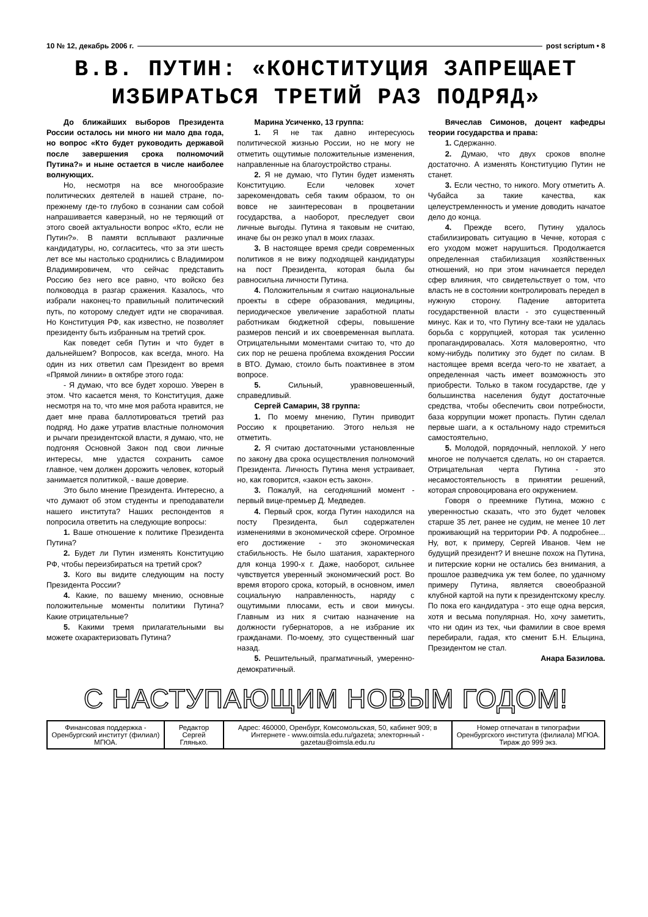10 № 12, декабрь 2006 г. post scriptum • 8
В.В. ПУТИН: «КОНСТИТУЦИЯ ЗАПРЕЩАЕТ ИЗБИРАТЬСЯ ТРЕТИЙ РАЗ ПОДРЯД»
До ближайших выборов Президента России осталось ни много ни мало два года, но вопрос «Кто будет руководить державой после завершения срока полномочий Путина?» и ныне остается в числе наиболее волнующих.
Но, несмотря на все многообразие политических деятелей в нашей стране, по-прежнему где-то глубоко в сознании сам собой напрашивается каверзный, но не теряющий от этого своей актуальности вопрос «Кто, если не Путин?». В памяти всплывают различные кандидатуры, но, согласитесь, что за эти шесть лет все мы настолько сроднились с Владимиром Владимировичем, что сейчас представить Россию без него все равно, что войско без полководца в разгар сражения. Казалось, что избрали наконец-то правильный политический путь, по которому следует идти не сворачивая. Но Конституция РФ, как известно, не позволяет президенту быть избранным на третий срок.
Как поведет себя Путин и что будет в дальнейшем? Вопросов, как всегда, много. На один из них ответил сам Президент во время «Прямой линии» в октябре этого года:
- Я думаю, что все будет хорошо. Уверен в этом. Что касается меня, то Конституция, даже несмотря на то, что мне моя работа нравится, не дает мне права баллотироваться третий раз подряд. Но даже утратив властные полномочия и рычаги президентской власти, я думаю, что, не подгоняя Основной Закон под свои личные интересы, мне удастся сохранить самое главное, чем должен дорожить человек, который занимается политикой, - ваше доверие.
Это было мнение Президента. Интересно, а что думают об этом студенты и преподаватели нашего института? Наших респондентов я попросила ответить на следующие вопросы:
1. Ваше отношение к политике Президента Путина?
2. Будет ли Путин изменять Конституцию РФ, чтобы переизбираться на третий срок?
3. Кого вы видите следующим на посту Президента России?
4. Какие, по вашему мнению, основные положительные моменты политики Путина? Какие отрицательные?
5. Какими тремя прилагательными вы можете охарактеризовать Путина?
Марина Усиченко, 13 группа:
1. Я не так давно интересуюсь политической жизнью России, но не могу не отметить ощутимые положительные изменения, направленные на благоустройство страны.
2. Я не думаю, что Путин будет изменять Конституцию. Если человек хочет зарекомендовать себя таким образом, то он вовсе не заинтересован в процветании государства, а наоборот, преследует свои личные выгоды. Путина я таковым не считаю, иначе бы он резко упал в моих глазах.
3. В настоящее время среди современных политиков я не вижу подходящей кандидатуры на пост Президента, которая была бы равносильна личности Путина.
4. Положительным я считаю национальные проекты в сфере образования, медицины, периодическое увеличение заработной платы работникам бюджетной сферы, повышение размеров пенсий и их своевременная выплата. Отрицательными моментами считаю то, что до сих пор не решена проблема вхождения России в ВТО. Думаю, стоило быть поактивнее в этом вопросе.
5. Сильный, уравновешенный, справедливый.
Сергей Самарин, 38 группа:
1. По моему мнению, Путин приводит Россию к процветанию. Этого нельзя не отметить.
2. Я считаю достаточными установленные по закону два срока осуществления полномочий Президента. Личность Путина меня устраивает, но, как говорится, «закон есть закон».
3. Пожалуй, на сегодняшний момент - первый вице-премьер Д. Медведев.
4. Первый срок, когда Путин находился на посту Президента, был содержателен изменениями в экономической сфере. Огромное его достижение - это экономическая стабильность. Не было шатания, характерного для конца 1990-х г. Даже, наоборот, сильнее чувствуется уверенный экономический рост. Во время второго срока, который, в основном, имел социальную направленность, наряду с ощутимыми плюсами, есть и свои минусы. Главным из них я считаю назначение на должности губернаторов, а не избрание их гражданами. По-моему, это существенный шаг назад.
5. Решительный, прагматичный, умеренно-демократичный.
Вячеслав Симонов, доцент кафедры теории государства и права:
1. Сдержанно.
2. Думаю, что двух сроков вполне достаточно. А изменять Конституцию Путин не станет.
3. Если честно, то никого. Могу отметить А. Чубайса за такие качества, как целеустремленность и умение доводить начатое дело до конца.
4. Прежде всего, Путину удалось стабилизировать ситуацию в Чечне, которая с его уходом может нарушиться. Продолжается определенная стабилизация хозяйственных отношений, но при этом начинается передел сфер влияния, что свидетельствует о том, что власть не в состоянии контролировать передел в нужную сторону. Падение авторитета государственной власти - это существенный минус. Как и то, что Путину все-таки не удалась борьба с коррупцией, которая так усиленно пропагандировалась. Хотя маловероятно, что кому-нибудь политику это будет по силам. В настоящее время всегда чего-то не хватает, а определенная часть имеет возможность это приобрести. Только в таком государстве, где у большинства населения будут достаточные средства, чтобы обеспечить свои потребности, база коррупции может пропасть. Путин сделал первые шаги, а к остальному надо стремиться самостоятельно,
5. Молодой, порядочный, неплохой. У него многое не получается сделать, но он старается. Отрицательная черта Путина - это несамостоятельность в принятии решений, которая спровоцирована его окружением.
Говоря о преемнике Путина, можно с уверенностью сказать, что это будет человек старше 35 лет, ранее не судим, не менее 10 лет проживающий на территории РФ. А подробнее... Ну, вот, к примеру, Сергей Иванов. Чем не будущий президент? И внешне похож на Путина, и питерские корни не остались без внимания, а прошлое разведчика уж тем более, по удачному примеру Путина, является своеобразной клубной картой на пути к президентскому креслу. По пока его кандидатура - это еще одна версия, хотя и весьма популярная. Но, хочу заметить, что ни один из тех, чьи фамилии в свое время перебирали, гадая, кто сменит Б.Н. Ельцина, Президентом не стал.
Анара Базилова.
С НАСТУПАЮЩИМ НОВЫМ ГОДОМ!
| Финансовая поддержка - Оренбургский институт (филиал) МГЮА. | Редактор Сергей Глянько. | Адрес: 460000, Оренбург, Комсомольская, 50, кабинет 909; в Интернете - www.oimsla.edu.ru/gazeta; электорнный - gazetau@oimsla.edu.ru | Номер отпечатан в типографии Оренбургского института (филиала) МГЮА. Тираж до 999 экз. |